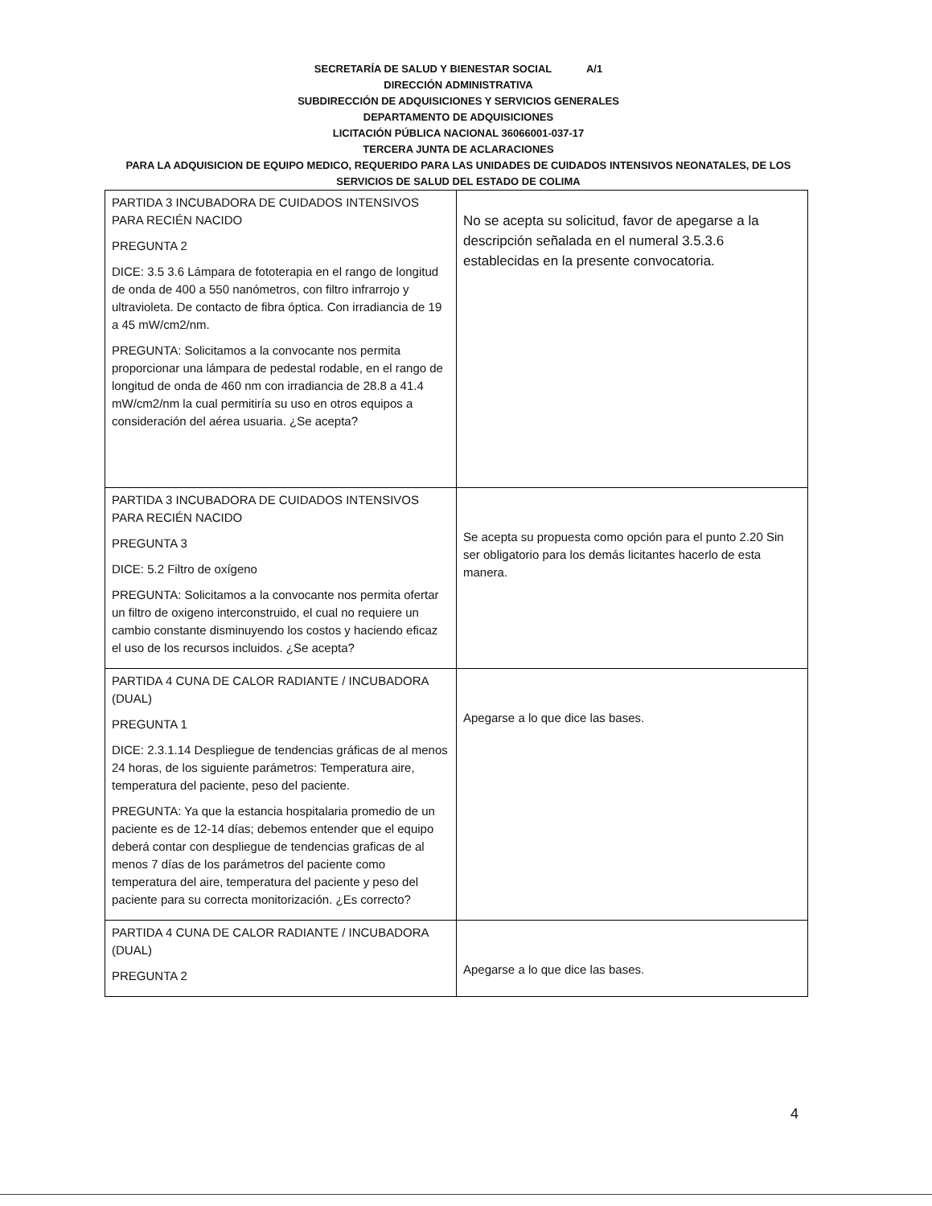SECRETARÍA DE SALUD Y BIENESTAR SOCIAL A/1
DIRECCIÓN ADMINISTRATIVA
SUBDIRECCIÓN DE ADQUISICIONES Y SERVICIOS GENERALES
DEPARTAMENTO DE ADQUISICIONES
LICITACIÓN PÚBLICA NACIONAL 36066001-037-17
TERCERA JUNTA DE ACLARACIONES
PARA LA ADQUISICION DE EQUIPO MEDICO, REQUERIDO PARA LAS UNIDADES DE CUIDADOS INTENSIVOS NEONATALES, DE LOS SERVICIOS DE SALUD DEL ESTADO DE COLIMA
| PARTIDA 3 INCUBADORA DE CUIDADOS INTENSIVOS PARA RECIÉN NACIDO PREGUNTA 2 DICE: 3.5 3.6 Lámpara de fototerapia en el rango de longitud de onda de 400 a 550 nanómetros, con filtro infrarrojo y ultravioleta. De contacto de fibra óptica. Con irradiancia de 19 a 45 mW/cm2/nm. PREGUNTA: Solicitamos a la convocante nos permita proporcionar una lámpara de pedestal rodable, en el rango de longitud de onda de 460 nm con irradiancia de 28.8 a 41.4 mW/cm2/nm la cual permitiría su uso en otros equipos a consideración del aérea usuaria. ¿Se acepta? | No se acepta su solicitud, favor de apegarse a la descripción señalada en el numeral 3.5.3.6 establecidas en la presente convocatoria. |
| PARTIDA 3 INCUBADORA DE CUIDADOS INTENSIVOS PARA RECIÉN NACIDO PREGUNTA 3 DICE: 5.2 Filtro de oxígeno PREGUNTA: Solicitamos a la convocante nos permita ofertar un filtro de oxigeno interconstruido, el cual no requiere un cambio constante disminuyendo los costos y haciendo eficaz el uso de los recursos incluidos. ¿Se acepta? | Se acepta su propuesta como opción para el punto 2.20 Sin ser obligatorio para los demás licitantes hacerlo de esta manera. |
| PARTIDA 4 CUNA DE CALOR RADIANTE / INCUBADORA (DUAL) PREGUNTA 1 DICE: 2.3.1.14 Despliegue de tendencias gráficas de al menos 24 horas, de los siguiente parámetros: Temperatura aire, temperatura del paciente, peso del paciente. PREGUNTA: Ya que la estancia hospitalaria promedio de un paciente es de 12-14 días; debemos entender que el equipo deberá contar con despliegue de tendencias graficas de al menos 7 días de los parámetros del paciente como temperatura del aire, temperatura del paciente y peso del paciente para su correcta monitorización. ¿Es correcto? | Apegarse a lo que dice las bases. |
| PARTIDA 4 CUNA DE CALOR RADIANTE / INCUBADORA (DUAL) PREGUNTA 2 | Apegarse a lo que dice las bases. |
4